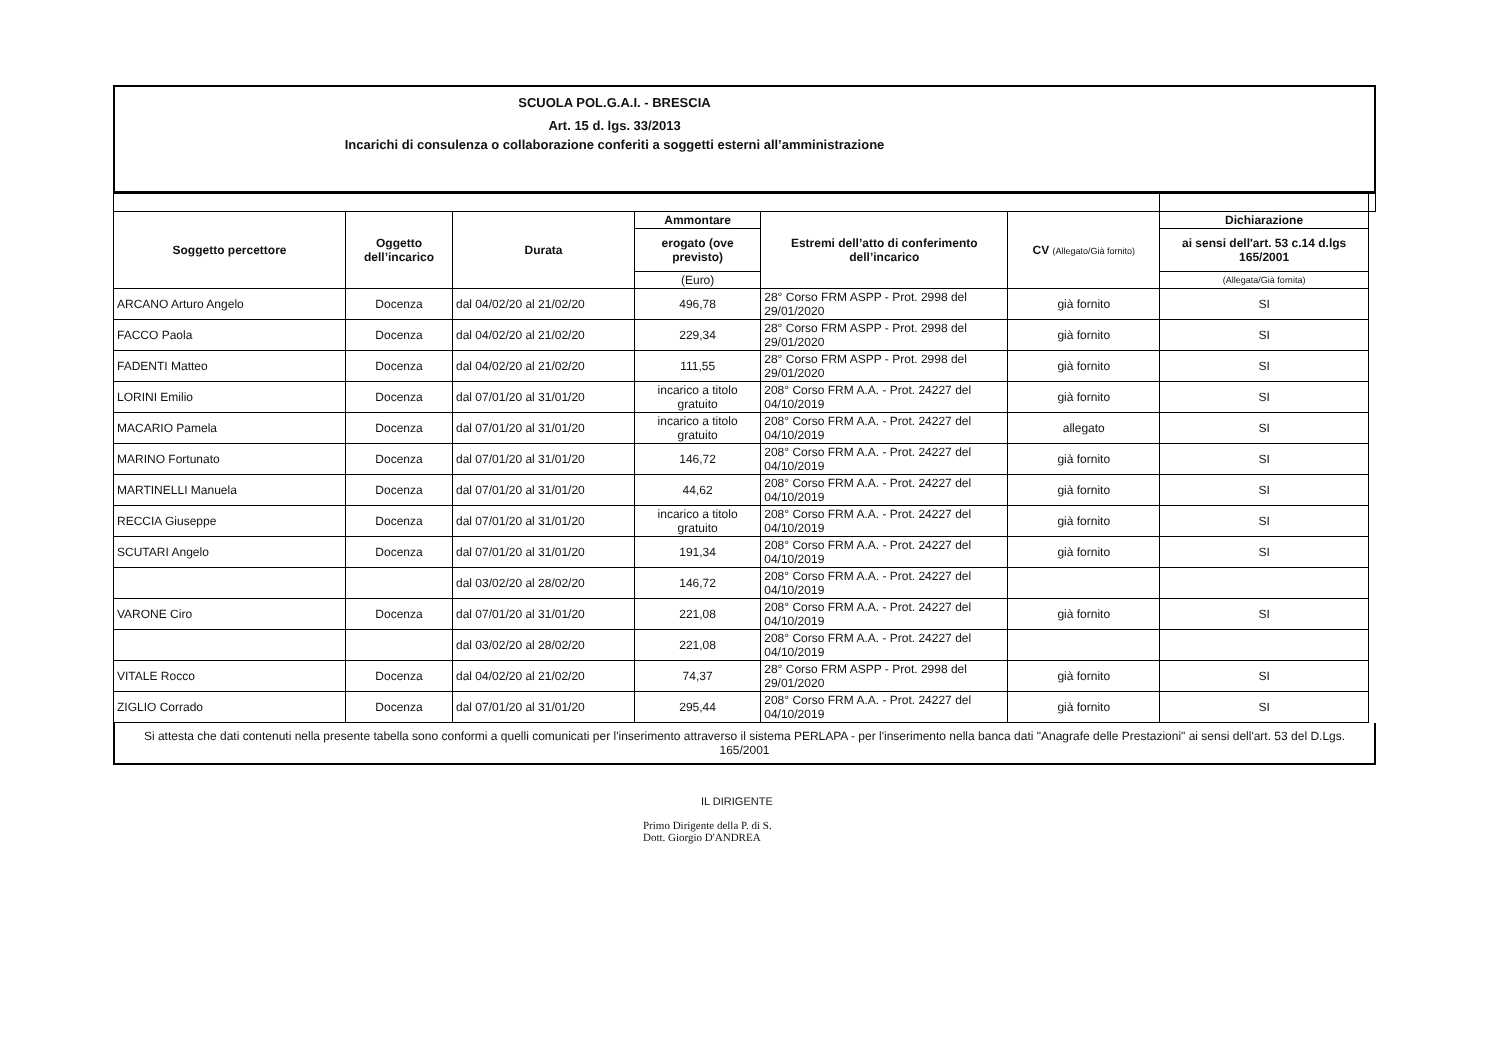SCUOLA POL.G.A.I. - BRESCIA
Art. 15 d. lgs. 33/2013
Incarichi di consulenza o collaborazione conferiti a soggetti esterni all’amministrazione
| Soggetto percettore | Oggetto dell’incarico | Durata | Ammontare | Estremi dell’atto di conferimento dell’incarico | CV (Allegato/Già fornito) | Dichiarazione | |
| --- | --- | --- | --- | --- | --- | --- | --- |
| | | | erogato (ove previsto) | | | ai sensi dell'art. 53 c.14 d.lgs 165/2001 | |
| | | | (Euro) | | | (Allegata/Già fornita) | |
| ARCANO Arturo Angelo | Docenza | dal 04/02/20 al 21/02/20 | 496,78 | 28° Corso FRM ASPP - Prot. 2998 del 29/01/2020 | già fornito | SI | |
| FACCO Paola | Docenza | dal 04/02/20 al 21/02/20 | 229,34 | 28° Corso FRM ASPP - Prot. 2998 del 29/01/2020 | già fornito | SI | |
| FADENTI Matteo | Docenza | dal 04/02/20 al 21/02/20 | 111,55 | 28° Corso FRM ASPP - Prot. 2998 del 29/01/2020 | già fornito | SI | |
| LORINI Emilio | Docenza | dal 07/01/20 al 31/01/20 | incarico a titolo gratuito | 208° Corso FRM A.A. - Prot. 24227 del 04/10/2019 | già fornito | SI | |
| MACARIO Pamela | Docenza | dal 07/01/20 al 31/01/20 | incarico a titolo gratuito | 208° Corso FRM A.A. - Prot. 24227 del 04/10/2019 | allegato | SI | |
| MARINO Fortunato | Docenza | dal 07/01/20 al 31/01/20 | 146,72 | 208° Corso FRM A.A. - Prot. 24227 del 04/10/2019 | già fornito | SI | |
| MARTINELLI Manuela | Docenza | dal 07/01/20 al 31/01/20 | 44,62 | 208° Corso FRM A.A. - Prot. 24227 del 04/10/2019 | già fornito | SI | |
| RECCIA Giuseppe | Docenza | dal 07/01/20 al 31/01/20 | incarico a titolo gratuito | 208° Corso FRM A.A. - Prot. 24227 del 04/10/2019 | già fornito | SI | |
| SCUTARI Angelo | Docenza | dal 07/01/20 al 31/01/20 | 191,34 | 208° Corso FRM A.A. - Prot. 24227 del 04/10/2019 | già fornito | SI | |
| | | dal 03/02/20 al 28/02/20 | 146,72 | 208° Corso FRM A.A. - Prot. 24227 del 04/10/2019 | | | |
| VARONE Ciro | Docenza | dal 07/01/20 al 31/01/20 | 221,08 | 208° Corso FRM A.A. - Prot. 24227 del 04/10/2019 | già fornito | SI | |
| | | dal 03/02/20 al 28/02/20 | 221,08 | 208° Corso FRM A.A. - Prot. 24227 del 04/10/2019 | | | |
| VITALE Rocco | Docenza | dal 04/02/20 al 21/02/20 | 74,37 | 28° Corso FRM ASPP - Prot. 2998 del 29/01/2020 | già fornito | SI | |
| ZIGLIO Corrado | Docenza | dal 07/01/20 al 31/01/20 | 295,44 | 208° Corso FRM A.A. - Prot. 24227 del 04/10/2019 | già fornito | SI | |
Si attesta che dati contenuti nella presente tabella sono conformi a quelli comunicati per l'inserimento attraverso il sistema PERLAPA - per l'inserimento nella banca dati "Anagrafe delle Prestazioni" ai sensi dell'art. 53 del D.Lgs. 165/2001
IL DIRIGENTE
Primo Dirigente della P. di S.
Dott. Giorgio D'ANDREA